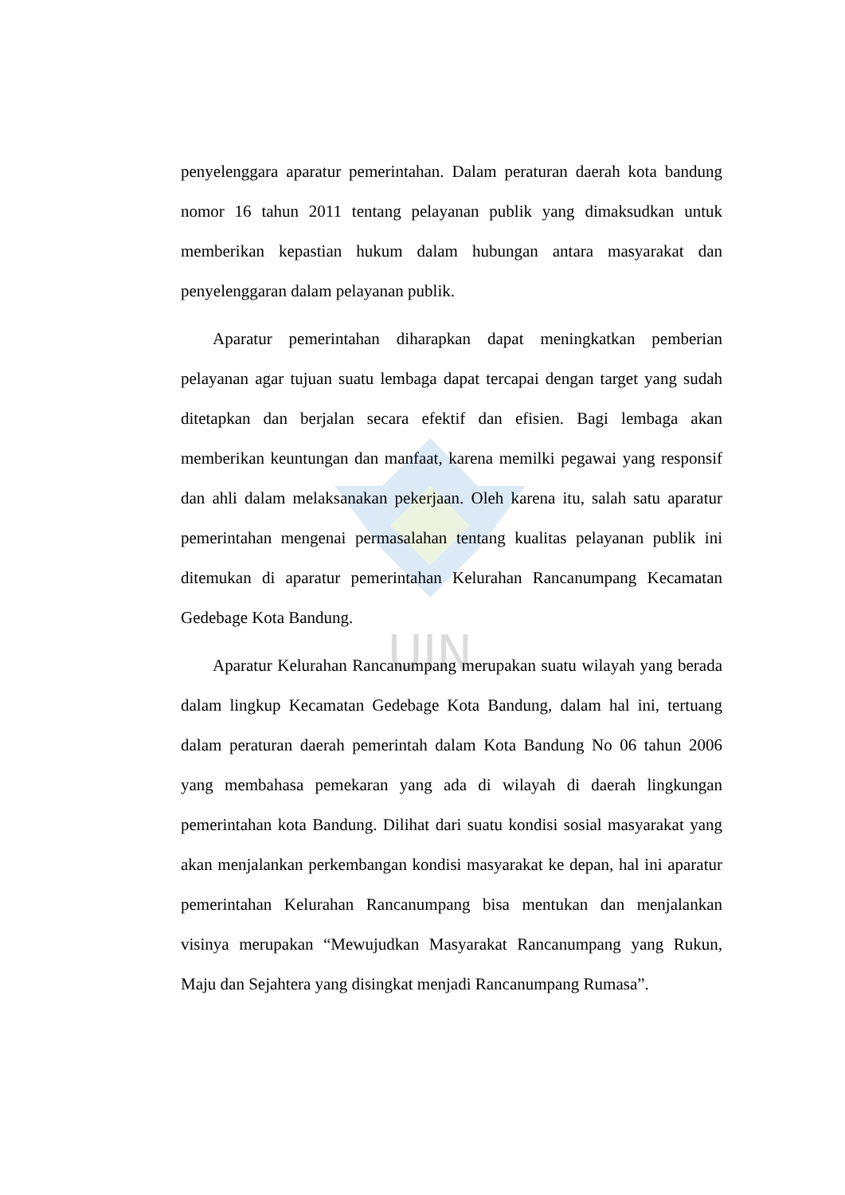UIN
penyelenggara aparatur pemerintahan. Dalam peraturan daerah kota bandung nomor 16 tahun 2011 tentang pelayanan publik yang dimaksudkan untuk memberikan kepastian hukum dalam hubungan antara masyarakat dan penyelenggaran dalam pelayanan publik.
Aparatur pemerintahan diharapkan dapat meningkatkan pemberian pelayanan agar tujuan suatu lembaga dapat tercapai dengan target yang sudah ditetapkan dan berjalan secara efektif dan efisien. Bagi lembaga akan memberikan keuntungan dan manfaat, karena memilki pegawai yang responsif dan ahli dalam melaksanakan pekerjaan. Oleh karena itu, salah satu aparatur pemerintahan mengenai permasalahan tentang kualitas pelayanan publik ini ditemukan di aparatur pemerintahan Kelurahan Rancanumpang Kecamatan Gedebage Kota Bandung.
Aparatur Kelurahan Rancanumpang merupakan suatu wilayah yang berada dalam lingkup Kecamatan Gedebage Kota Bandung, dalam hal ini, tertuang dalam peraturan daerah pemerintah dalam Kota Bandung No 06 tahun 2006 yang membahasa pemekaran yang ada di wilayah di daerah lingkungan pemerintahan kota Bandung. Dilihat dari suatu kondisi sosial masyarakat yang akan menjalankan perkembangan kondisi masyarakat ke depan, hal ini aparatur pemerintahan Kelurahan Rancanumpang bisa mentukan dan menjalankan visinya merupakan “Mewujudkan Masyarakat Rancanumpang yang Rukun, Maju dan Sejahtera yang disingkat menjadi Rancanumpang Rumasa”.